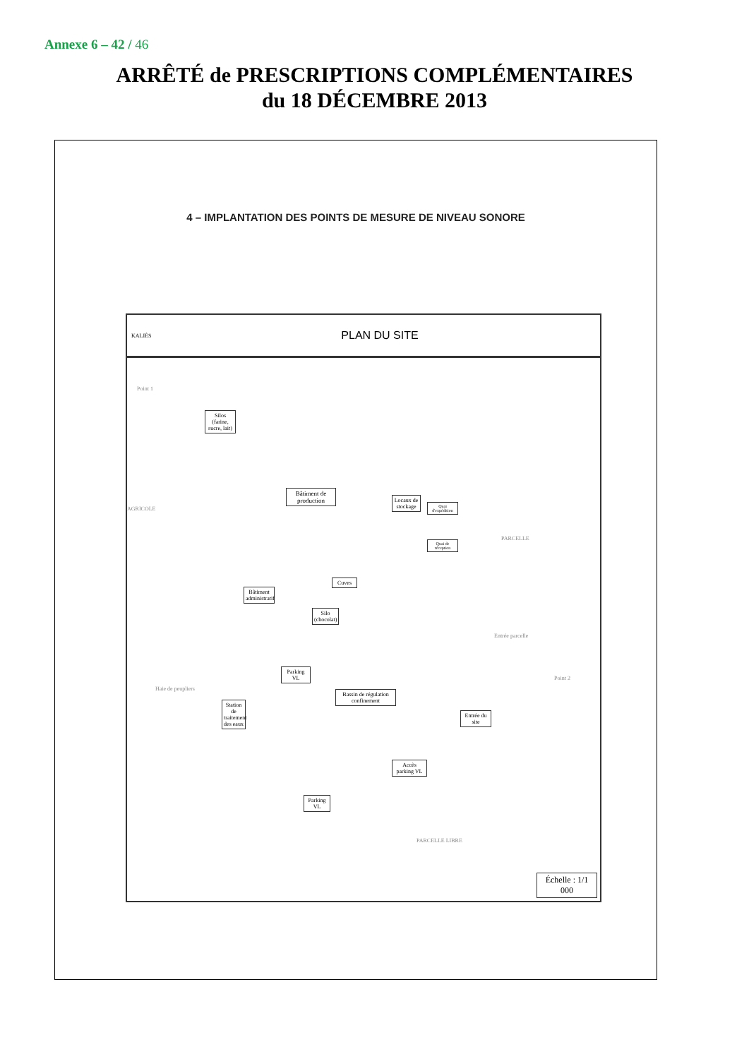Annexe 6 – 42 / 46
ARRÊTÉ de PRESCRIPTIONS COMPLÉMENTAIRES
du 18 DÉCEMBRE 2013
4 – IMPLANTATION DES POINTS DE MESURE DE NIVEAU SONORE
KALIÈS
PLAN DU SITE
Point 1
Silos (farine, sucre, lait)
AGRICOLE
Bâtiment de production
Locaux de stockage
Quai d'expédition
Quai de réception
PARCELLE
Bâtiment administratif
Cuves
Silo (chocolat)
Entrée parcelle
Parking VL
Haie de peupliers
Bassin de régulation confinement
Station de traitement des eaux
Point 2
Entrée du site
Accès parking VL
Parking VL
PARCELLE LIBRE
Échelle : 1/1 000